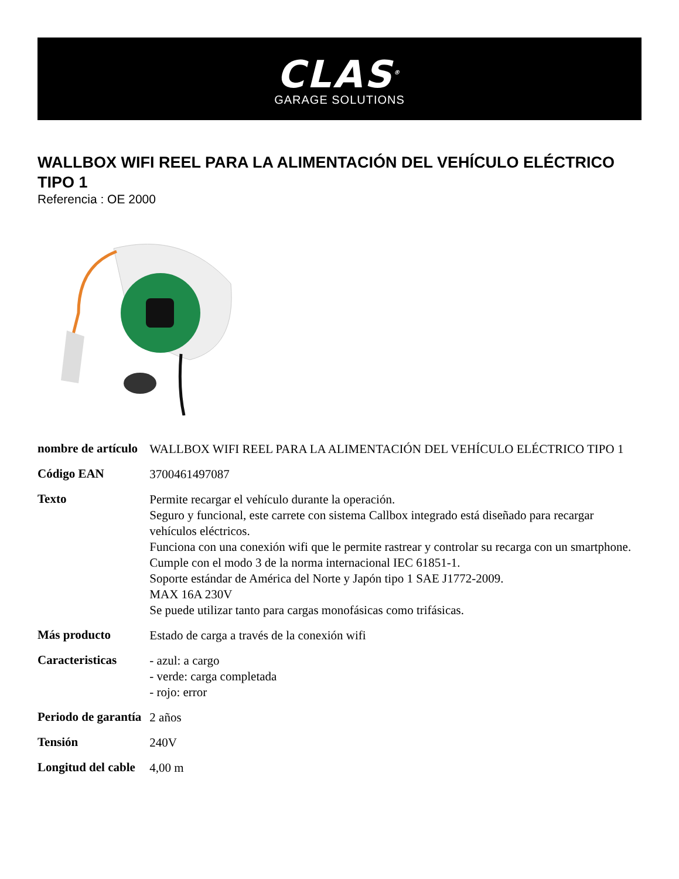CLAS<sup>®</sup>
GARAGE SOLUTIONS
WALLBOX WIFI REEL PARA LA ALIMENTACIÓN DEL VEHÍCULO ELÉCTRICO TIPO 1
Referencia : OE 2000
| nombre de artículo | WALLBOX WIFI REEL PARA LA ALIMENTACIÓN DEL VEHÍCULO ELÉCTRICO TIPO 1 |
| Código EAN | 3700461497087 |
| Texto | Permite recargar el vehículo durante la operación. Seguro y funcional, este carrete con sistema Callbox integrado está diseñado para recargar vehículos eléctricos. Funciona con una conexión wifi que le permite rastrear y controlar su recarga con un smartphone. Cumple con el modo 3 de la norma internacional IEC 61851-1. Soporte estándar de América del Norte y Japón tipo 1 SAE J1772-2009. MAX 16A 230V Se puede utilizar tanto para cargas monofásicas como trifásicas. |
| Más producto | Estado de carga a través de la conexión wifi |
| Caracteristicas | - azul: a cargo - verde: carga completada - rojo: error |
| Periodo de garantía | 2 años |
| Tensión | 240V |
| Longitud del cable | 4,00 m |